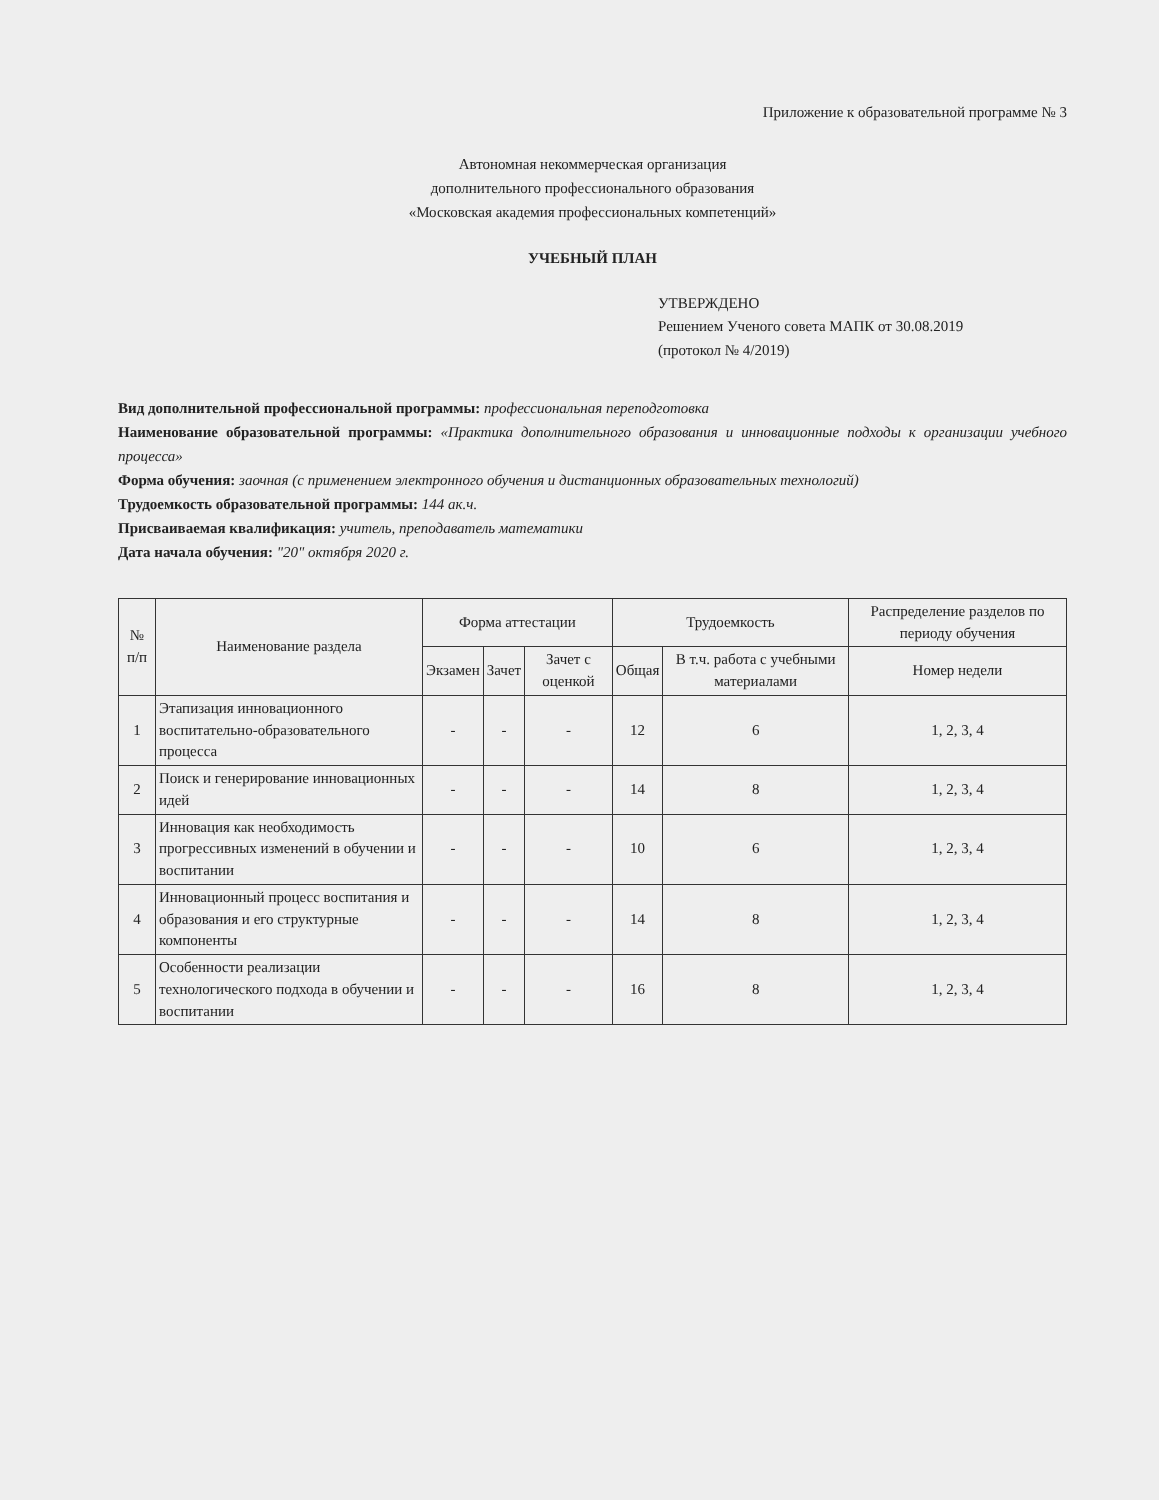Приложение к образовательной программе № 3
Автономная некоммерческая организация
дополнительного профессионального образования
«Московская академия профессиональных компетенций»
УЧЕБНЫЙ ПЛАН
УТВЕРЖДЕНО
Решением Ученого совета МАПК от 30.08.2019
(протокол № 4/2019)
Вид дополнительной профессиональной программы: профессиональная переподготовка
Наименование образовательной программы: «Практика дополнительного образования и инновационные подходы к организации учебного процесса»
Форма обучения: заочная (с применением электронного обучения и дистанционных образовательных технологий)
Трудоемкость образовательной программы: 144 ак.ч.
Присваиваемая квалификация: учитель, преподаватель математики
Дата начала обучения: "20" октября 2020 г.
| № п/п | Наименование раздела | Форма аттестации | | | Трудоемкость | | Распределение разделов по периоду обучения |
| --- | --- | --- | --- | --- | --- | --- | --- |
| | | Экзамен | Зачет | Зачет с оценкой | Общая | В т.ч. работа с учебными материалами | Номер недели |
| 1 | Этапизация инновационного воспитательно-образовательного процесса | - | - | - | 12 | 6 | 1, 2, 3, 4 |
| 2 | Поиск и генерирование инновационных идей | - | - | - | 14 | 8 | 1, 2, 3, 4 |
| 3 | Инновация как необходимость прогрессивных изменений в обучении и воспитании | - | - | - | 10 | 6 | 1, 2, 3, 4 |
| 4 | Инновационный процесс воспитания и образования и его структурные компоненты | - | - | - | 14 | 8 | 1, 2, 3, 4 |
| 5 | Особенности реализации технологического подхода в обучении и воспитании | - | - | - | 16 | 8 | 1, 2, 3, 4 |